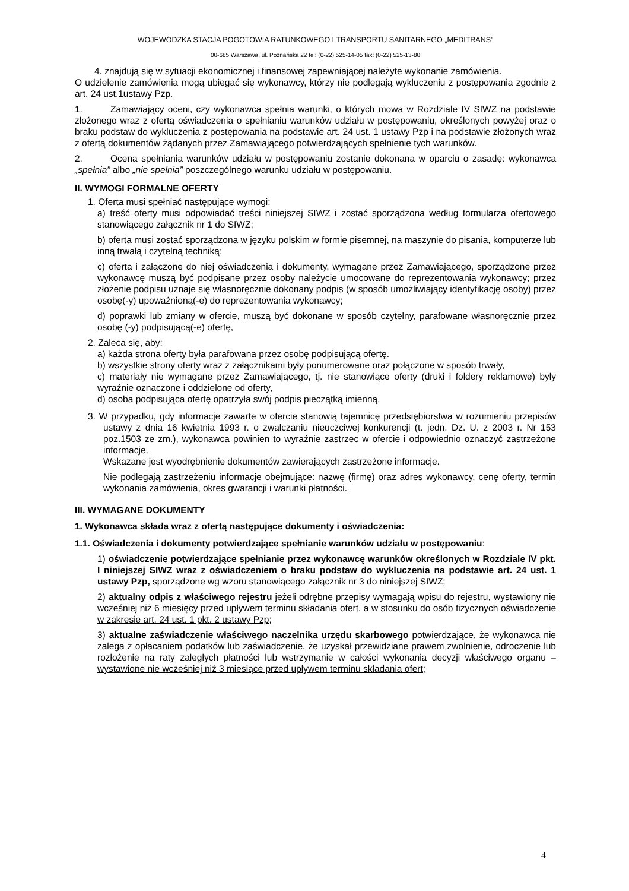WOJEWÓDZKA STACJA POGOTOWIA RATUNKOWEGO I TRANSPORTU SANITARNEGO „MEDITRANS”
00-685 Warszawa, ul. Poznańska 22 tel: (0-22) 525-14-05 fax: (0-22) 525-13-80
4. znajdują się w sytuacji ekonomicznej i finansowej zapewniającej należyte wykonanie zamówienia.
O udzielenie zamówienia mogą ubiegać się wykonawcy, którzy nie podlegają wykluczeniu z postępowania zgodnie z art. 24 ust.1ustawy Pzp.
1. Zamawiający oceni, czy wykonawca spełnia warunki, o których mowa w Rozdziale IV SIWZ na podstawie złożonego wraz z ofertą oświadczenia o spełnianiu warunków udziału w postępowaniu, określonych powyżej oraz o braku podstaw do wykluczenia z postępowania na podstawie art. 24 ust. 1 ustawy Pzp i na podstawie złożonych wraz z ofertą dokumentów żądanych przez Zamawiającego potwierdzających spełnienie tych warunków.
2. Ocena spełniania warunków udziału w postępowaniu zostanie dokonana w oparciu o zasadę: wykonawca „spełnia” albo „nie spełnia” poszczególnego warunku udziału w postępowaniu.
II. WYMOGI FORMALNE OFERTY
1. Oferta musi spełniać następujące wymogi:
a) treść oferty musi odpowiadać treści niniejszej SIWZ i zostać sporządzona według formularza ofertowego stanowiącego załącznik nr 1 do SIWZ;
b) oferta musi zostać sporządzona w języku polskim w formie pisemnej, na maszynie do pisania, komputerze lub inną trwałą i czytelną techniką;
c) oferta i załączone do niej oświadczenia i dokumenty, wymagane przez Zamawiającego, sporządzone przez wykonawcę muszą być podpisane przez osoby należycie umocowane do reprezentowania wykonawcy; przez złożenie podpisu uznaje się własnoręcznie dokonany podpis (w sposób umożliwiający identyfikację osoby) przez osobę(-y) upoważnioną(-e) do reprezentowania wykonawcy;
d) poprawki lub zmiany w ofercie, muszą być dokonane w sposób czytelny, parafowane własnoręcznie przez osobę (-y) podpisującą(-e) ofertę,
2. Zaleca się, aby:
a) każda strona oferty była parafowana przez osobę podpisującą ofertę.
b) wszystkie strony oferty wraz z załącznikami były ponumerowane oraz połączone w sposób trwały,
c) materiały nie wymagane przez Zamawiającego, tj. nie stanowiące oferty (druki i foldery reklamowe) były wyraźnie oznaczone i oddzielone od oferty,
d) osoba podpisująca ofertę opatrzyła swój podpis pieczątką imienną.
3. W przypadku, gdy informacje zawarte w ofercie stanowią tajemnicę przedsiębiorstwa w rozumieniu przepisów ustawy z dnia 16 kwietnia 1993 r. o zwalczaniu nieuczciwej konkurencji (t. jedn. Dz. U. z 2003 r. Nr 153 poz.1503 ze zm.), wykonawca powinien to wyraźnie zastrzec w ofercie i odpowiednio oznaczyć zastrzeżone informacje.
Wskazane jest wyodrębnienie dokumentów zawierających zastrzeżone informacje.
Nie podlegają zastrzeżeniu informacje obejmujące: nazwę (firmę) oraz adres wykonawcy, cenę oferty, termin wykonania zamówienia, okres gwarancji i warunki płatności.
III. WYMAGANE DOKUMENTY
1. Wykonawca składa wraz z ofertą następujące dokumenty i oświadczenia:
1.1. Oświadczenia i dokumenty potwierdzające spełnianie warunków udziału w postępowaniu:
1) oświadczenie potwierdzające spełnianie przez wykonawcę warunków określonych w Rozdziale IV pkt. I niniejszej SIWZ wraz z oświadczeniem o braku podstaw do wykluczenia na podstawie art. 24 ust. 1 ustawy Pzp, sporządzone wg wzoru stanowiącego załącznik nr 3 do niniejszej SIWZ;
2) aktualny odpis z właściwego rejestru jeżeli odrębne przepisy wymagają wpisu do rejestru, wystawiony nie wcześniej niż 6 miesięcy przed upływem terminu składania ofert, a w stosunku do osób fizycznych oświadczenie w zakresie art. 24 ust. 1 pkt. 2 ustawy Pzp;
3) aktualne zaświadczenie właściwego naczelnika urzędu skarbowego potwierdzające, że wykonawca nie zalega z opłacaniem podatków lub zaświadczenie, że uzyskał przewidziane prawem zwolnienie, odroczenie lub rozłożenie na raty zaległych płatności lub wstrzymanie w całości wykonania decyzji właściwego organu – wystawione nie wcześniej niż 3 miesiące przed upływem terminu składania ofert;
4